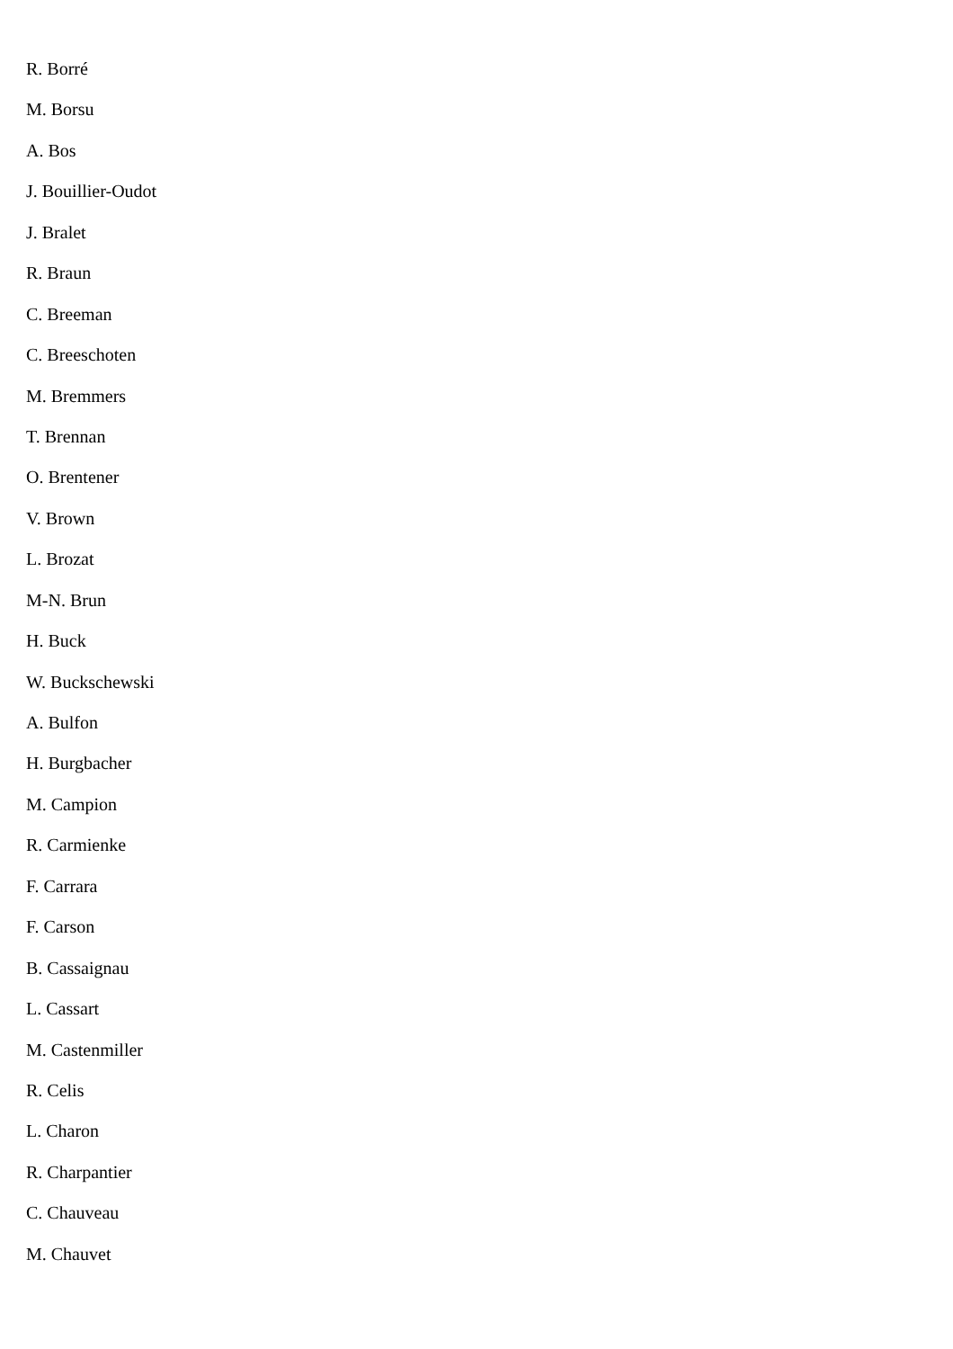R. Borré
M. Borsu
A. Bos
J. Bouillier-Oudot
J. Bralet
R. Braun
C. Breeman
C. Breeschoten
M. Bremmers
T. Brennan
O. Brentener
V. Brown
L. Brozat
M-N. Brun
H. Buck
W. Buckschewski
A. Bulfon
H. Burgbacher
M. Campion
R. Carmienke
F. Carrara
F. Carson
B. Cassaignau
L. Cassart
M. Castenmiller
R. Celis
L. Charon
R. Charpantier
C. Chauveau
M. Chauvet